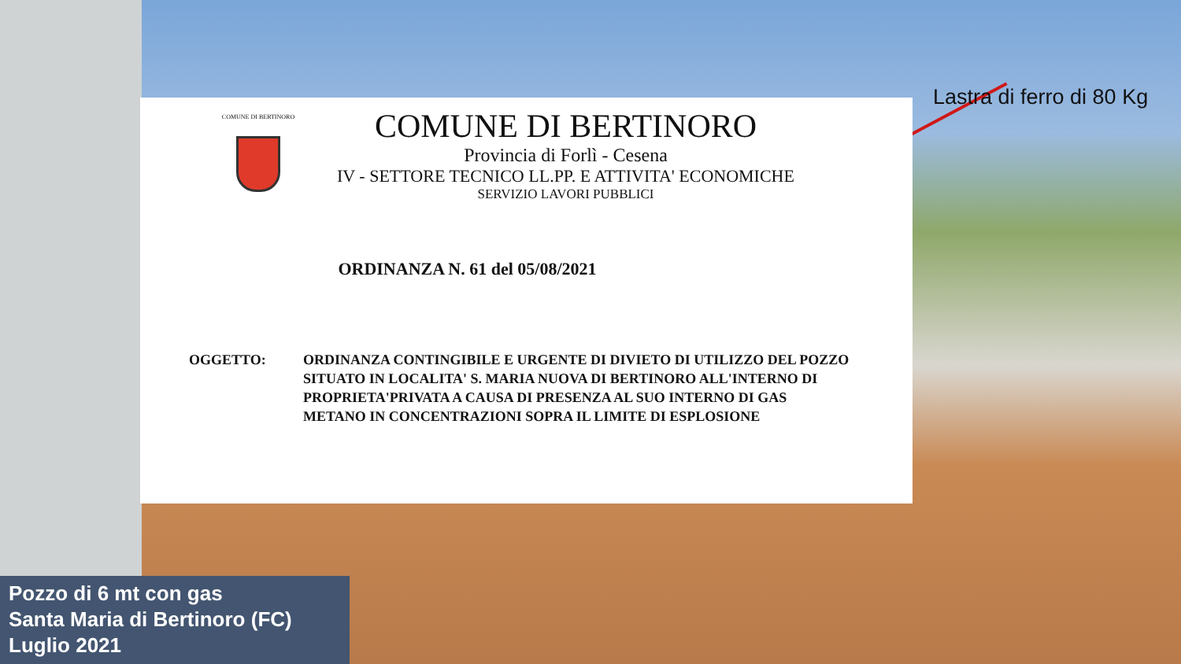Lastra di ferro di 80 Kg
COMUNE DI BERTINORO
COMUNE DI BERTINORO
Provincia di Forlì - Cesena
IV - SETTORE TECNICO LL.PP. E ATTIVITA' ECONOMICHE
SERVIZIO LAVORI PUBBLICI
ORDINANZA N. 61 del 05/08/2021
OGGETTO: ORDINANZA CONTINGIBILE E URGENTE DI DIVIETO DI UTILIZZO DEL POZZO SITUATO IN LOCALITA' S. MARIA NUOVA DI BERTINORO ALL'INTERNO DI PROPRIETA'PRIVATA A CAUSA DI PRESENZA AL SUO INTERNO DI GAS METANO IN CONCENTRAZIONI SOPRA IL LIMITE DI ESPLOSIONE
Pozzo di 6 mt con gas
Santa Maria di Bertinoro (FC)
Luglio 2021